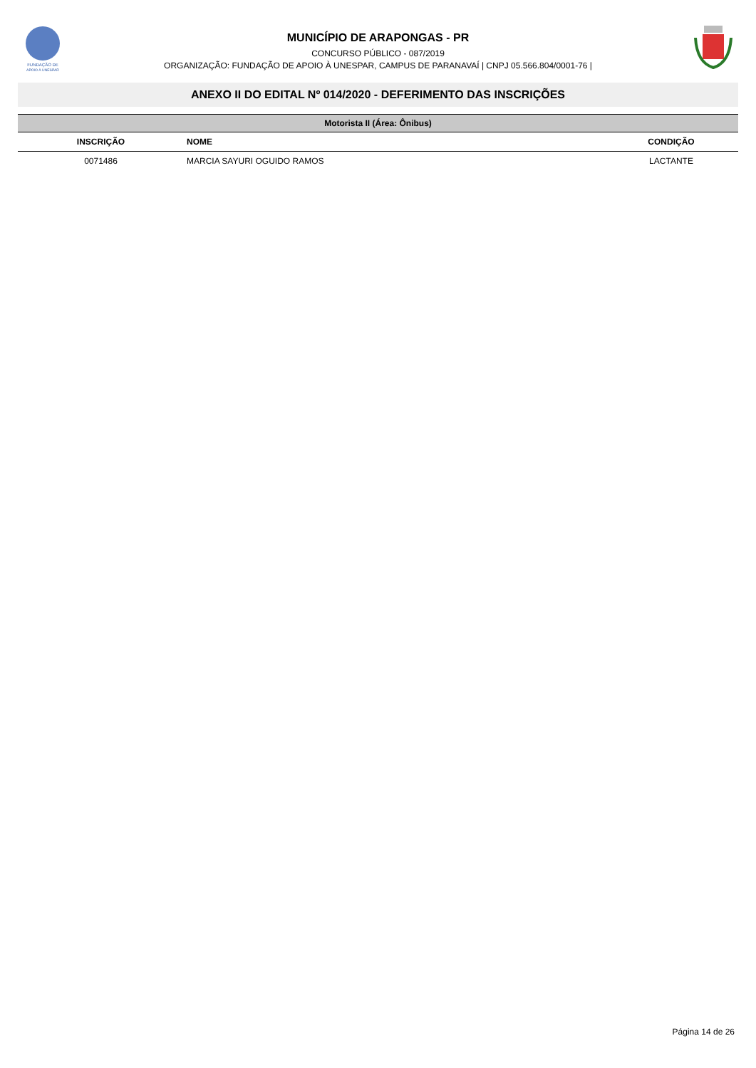FUNDAÇÃO DE
APOIO À UNESPAR
MUNICÍPIO DE ARAPONGAS - PR
CONCURSO PÚBLICO - 087/2019
ORGANIZAÇÃO: FUNDAÇÃO DE APOIO À UNESPAR, CAMPUS DE PARANAVAÍ | CNPJ 05.566.804/0001-76 |
ANEXO II DO EDITAL Nº 014/2020 - DEFERIMENTO DAS INSCRIÇÕES
| Motorista II (Área: Ônibus) | | |
| --- | --- | --- |
| INSCRIÇÃO | NOME | CONDIÇÃO |
| 0071486 | MARCIA SAYURI OGUIDO RAMOS | LACTANTE |
Página 14 de 26